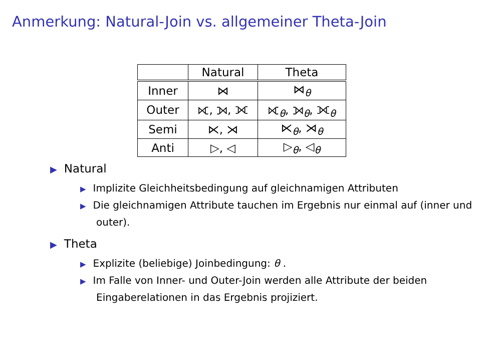Anmerkung: Natural-Join vs. allgemeiner Theta-Join
| | Natural | Theta |
| --- | --- | --- |
| Inner | ⋈ | ⋈<sub>θ</sub> |
| Outer | ⟖, ⟕, ⟗ | ⟖<sub>θ</sub>, ⟕<sub>θ</sub>, ⟗<sub>θ</sub> |
| Semi | ⋉, ⋊ | ⋉<sub>θ</sub>, ⋊<sub>θ</sub> |
| Anti | ▷, ◁ | ▷<sub>θ</sub>, ◁<sub>θ</sub> |
▶ Natural
▶ Implizite Gleichheitsbedingung auf gleichnamigen Attributen
▶ Die gleichnamigen Attribute tauchen im Ergebnis nur einmal auf (inner und outer).
▶ Theta
▶ Explizite (beliebige) Joinbedingung: θ .
▶ Im Falle von Inner- und Outer-Join werden alle Attribute der beiden Eingaberelationen in das Ergebnis projiziert.